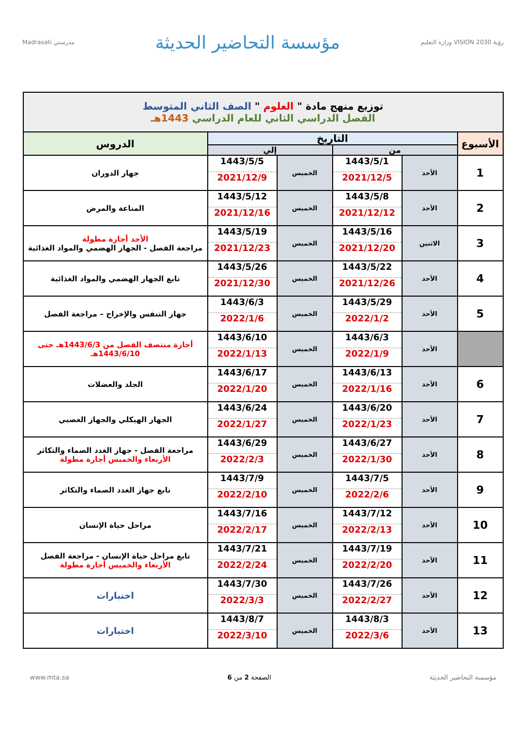رؤية VISION 2030 وزارة التعليم
مؤسسة التحاضير الحديثة
مدرستي Madrasati
| توزيع منهج مادة " العلوم " الصف الثاني المتوسط الفصل الدراسي الثاني للعام الدراسي 1443هـ | | | | | |
| الأسبوع | التاريخ | | | | الدروس |
| | من | | إلي | | |
| 1 | الأحد | 1443/5/1 2021/12/5 | الخميس | 1443/5/5 2021/12/9 | جهاز الدوران |
| 2 | الأحد | 1443/5/8 2021/12/12 | الخميس | 1443/5/12 2021/12/16 | المناعة والمرض |
| 3 | الاثنين | 1443/5/16 2021/12/20 | الخميس | 1443/5/19 2021/12/23 | الأحد أجازة مطولة مراجعة الفصل - الجهاز الهضمي والمواد الغذائية |
| 4 | الأحد | 1443/5/22 2021/12/26 | الخميس | 1443/5/26 2021/12/30 | تابع الجهاز الهضمي والمواد الغذائية |
| 5 | الأحد | 1443/5/29 2022/1/2 | الخميس | 1443/6/3 2022/1/6 | جهاز التنفس والإخراج – مراجعة الفصل |
| | الأحد | 1443/6/3 2022/1/9 | الخميس | 1443/6/10 2022/1/13 | أجازة منتصف الفصل من 1443/6/3هـ حتى 1443/6/10هـ |
| 6 | الأحد | 1443/6/13 2022/1/16 | الخميس | 1443/6/17 2022/1/20 | الجلد والعضلات |
| 7 | الأحد | 1443/6/20 2022/1/23 | الخميس | 1443/6/24 2022/1/27 | الجهاز الهيكلي والجهاز العصبي |
| 8 | الأحد | 1443/6/27 2022/1/30 | الخميس | 1443/6/29 2022/2/3 | مراجعة الفصل - جهاز الغدد الصماء والتكاثر الأربعاء والخميس أجازة مطولة |
| 9 | الأحد | 1443/7/5 2022/2/6 | الخميس | 1443/7/9 2022/2/10 | تابع جهاز الغدد الصماء والتكاثر |
| 10 | الأحد | 1443/7/12 2022/2/13 | الخميس | 1443/7/16 2022/2/17 | مراحل حياة الإنسان |
| 11 | الأحد | 1443/7/19 2022/2/20 | الخميس | 1443/7/21 2022/2/24 | تابع مراحل حياة الإنسان - مراجعة الفصل الأربعاء والخميس أجازة مطولة |
| 12 | الأحد | 1443/7/26 2022/2/27 | الخميس | 1443/7/30 2022/3/3 | اختبارات |
| 13 | الأحد | 1443/8/3 2022/3/6 | الخميس | 1443/8/7 2022/3/10 | اختبارات |
مؤسسة التحاضير الحديثة الصفحة 2 من 6 www.mta.sa